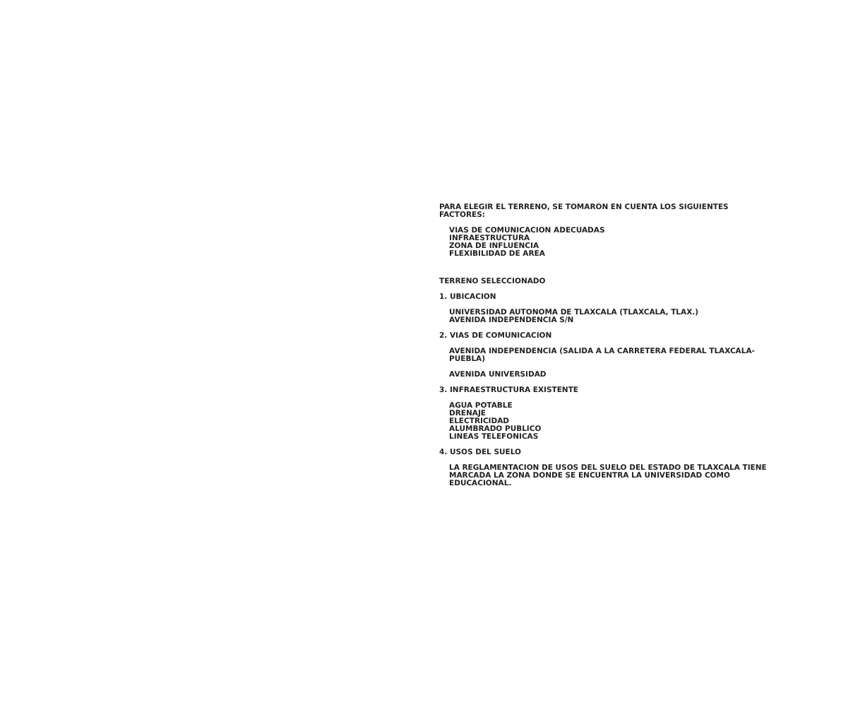PARA ELEGIR EL TERRENO, SE TOMARON EN CUENTA LOS SIGUIENTES FACTORES:
VIAS DE COMUNICACION ADECUADAS
INFRAESTRUCTURA
ZONA DE INFLUENCIA
FLEXIBILIDAD DE AREA
TERRENO SELECCIONADO
1. UBICACION
UNIVERSIDAD AUTONOMA DE TLAXCALA (TLAXCALA, TLAX.)
AVENIDA INDEPENDENCIA S/N
2. VIAS DE COMUNICACION
AVENIDA INDEPENDENCIA (SALIDA A LA CARRETERA FEDERAL TLAXCALA-PUEBLA)
AVENIDA UNIVERSIDAD
3. INFRAESTRUCTURA EXISTENTE
AGUA POTABLE
DRENAJE
ELECTRICIDAD
ALUMBRADO PUBLICO
LINEAS TELEFONICAS
4. USOS DEL SUELO
LA REGLAMENTACION DE USOS DEL SUELO DEL ESTADO DE TLAXCALA TIENE MARCADA LA ZONA DONDE SE ENCUENTRA LA UNIVERSIDAD COMO EDUCACIONAL.